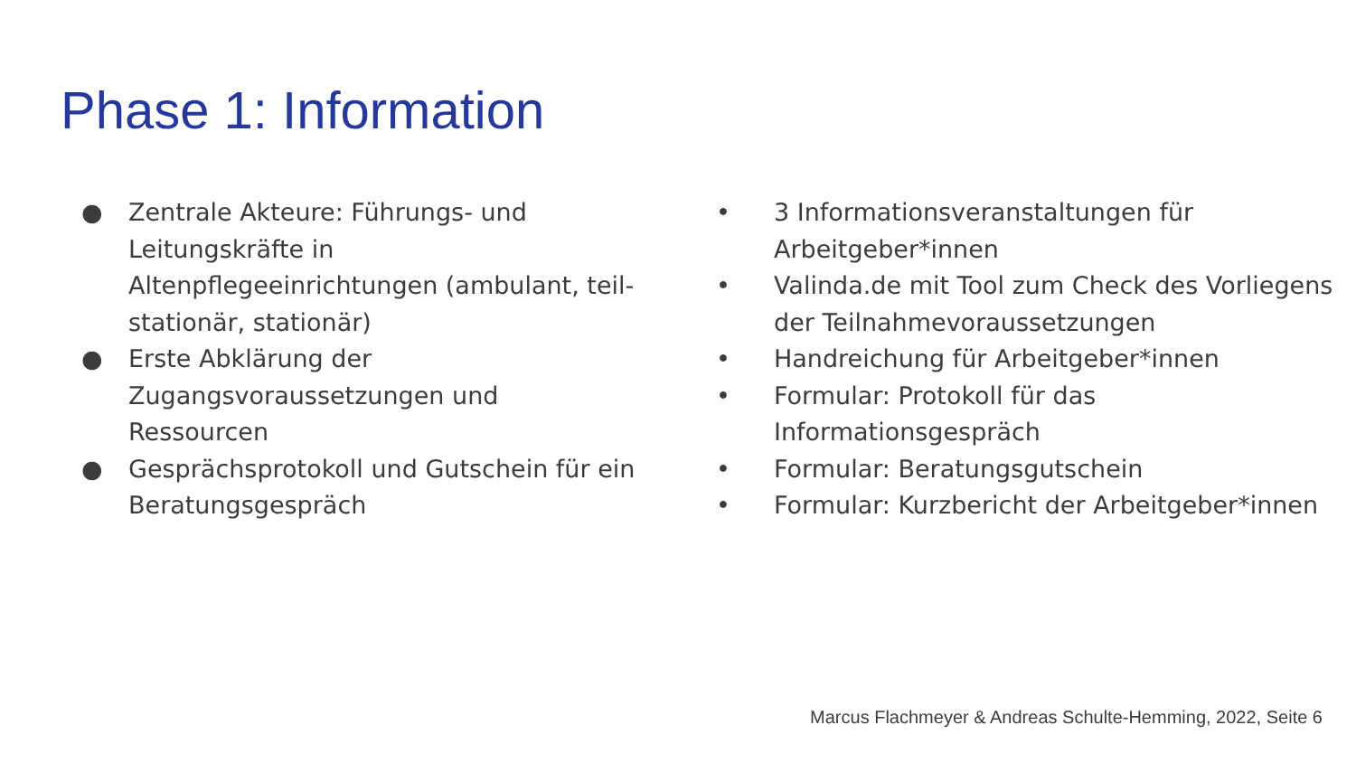Phase 1: Information
● Zentrale Akteure: Führungs- und Leitungskräfte in Altenpflegeeinrichtungen (ambulant, teil-stationär, stationär)
● Erste Abklärung der Zugangsvoraussetzungen und Ressourcen
● Gesprächsprotokoll und Gutschein für ein Beratungsgespräch
• 3 Informationsveranstaltungen für Arbeitgeber*innen
• Valinda.de mit Tool zum Check des Vorliegens der Teilnahmevoraussetzungen
• Handreichung für Arbeitgeber*innen
• Formular: Protokoll für das Informationsgespräch
• Formular: Beratungsgutschein
• Formular: Kurzbericht der Arbeitgeber*innen
Marcus Flachmeyer & Andreas Schulte-Hemming, 2022, Seite 6